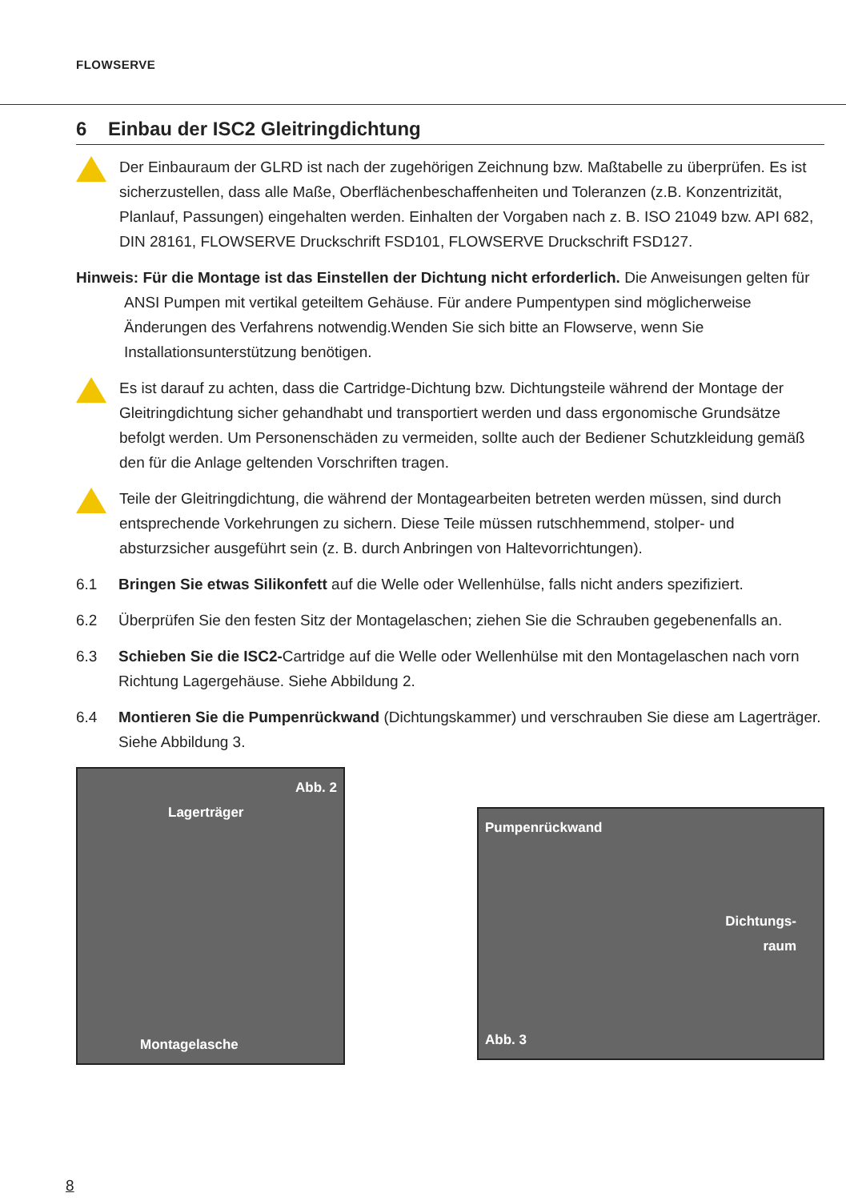FLOWSERVE
6 Einbau der ISC2 Gleitringdichtung
Der Einbauraum der GLRD ist nach der zugehörigen Zeichnung bzw. Maßtabelle zu überprüfen. Es ist sicherzustellen, dass alle Maße, Oberflächenbeschaffenheiten und Toleranzen (z.B. Konzentrizität, Planlauf, Passungen) eingehalten werden. Einhalten der Vorgaben nach z. B. ISO 21049 bzw. API 682, DIN 28161, FLOWSERVE Druckschrift FSD101, FLOWSERVE Druckschrift FSD127.
Hinweis: Für die Montage ist das Einstellen der Dichtung nicht erforderlich. Die Anweisungen gelten für ANSI Pumpen mit vertikal geteiltem Gehäuse. Für andere Pumpentypen sind möglicherweise Änderungen des Verfahrens notwendig.Wenden Sie sich bitte an Flowserve, wenn Sie Installationsunterstützung benötigen.
Es ist darauf zu achten, dass die Cartridge-Dichtung bzw. Dichtungsteile während der Montage der Gleitringdichtung sicher gehandhabt und transportiert werden und dass ergonomische Grundsätze befolgt werden. Um Personenschäden zu vermeiden, sollte auch der Bediener Schutzkleidung gemäß den für die Anlage geltenden Vorschriften tragen.
Teile der Gleitringdichtung, die während der Montagearbeiten betreten werden müssen, sind durch entsprechende Vorkehrungen zu sichern. Diese Teile müssen rutschhemmend, stolper- und absturzsicher ausgeführt sein (z. B. durch Anbringen von Haltevorrichtungen).
6.1 Bringen Sie etwas Silikonfett auf die Welle oder Wellenhülse, falls nicht anders spezifiziert.
6.2 Überprüfen Sie den festen Sitz der Montagelaschen; ziehen Sie die Schrauben gegebenenfalls an.
6.3 Schieben Sie die ISC2-Cartridge auf die Welle oder Wellenhülse mit den Montagelaschen nach vorn Richtung Lagergehäuse. Siehe Abbildung 2.
6.4 Montieren Sie die Pumpenrückwand (Dichtungskammer) und verschrauben Sie diese am Lagerträger. Siehe Abbildung 3.
Abb. 2
Lagerträger
Montagelasche
Pumpenrückwand
Dichtungs-
raum
Abb. 3
8